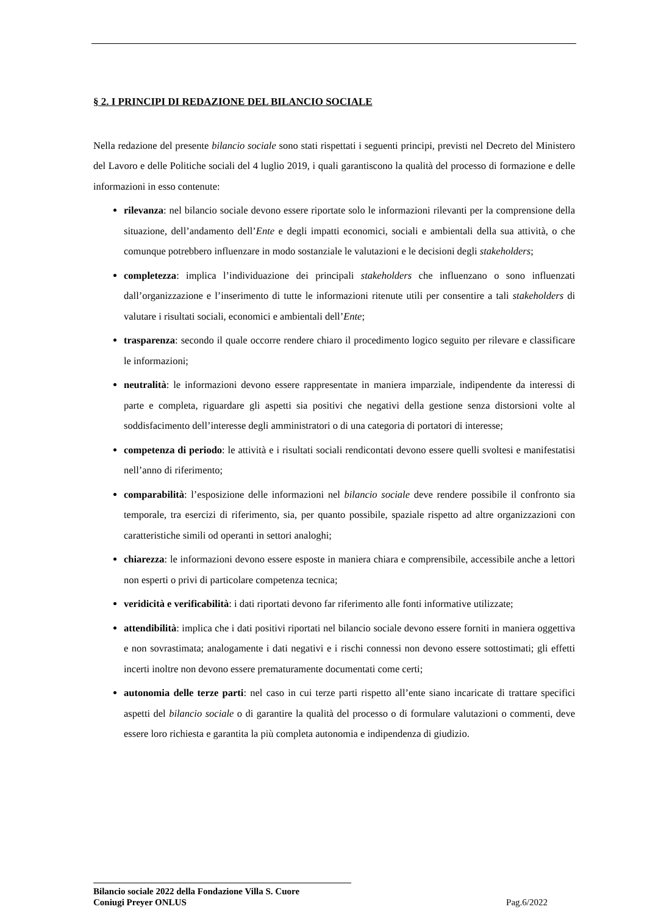§ 2. I PRINCIPI DI REDAZIONE DEL BILANCIO SOCIALE
Nella redazione del presente bilancio sociale sono stati rispettati i seguenti principi, previsti nel Decreto del Ministero del Lavoro e delle Politiche sociali del 4 luglio 2019, i quali garantiscono la qualità del processo di formazione e delle informazioni in esso contenute:
rilevanza: nel bilancio sociale devono essere riportate solo le informazioni rilevanti per la comprensione della situazione, dell’andamento dell’Ente e degli impatti economici, sociali e ambientali della sua attività, o che comunque potrebbero influenzare in modo sostanziale le valutazioni e le decisioni degli stakeholders;
completezza: implica l’individuazione dei principali stakeholders che influenzano o sono influenzati dall’organizzazione e l’inserimento di tutte le informazioni ritenute utili per consentire a tali stakeholders di valutare i risultati sociali, economici e ambientali dell’Ente;
trasparenza: secondo il quale occorre rendere chiaro il procedimento logico seguito per rilevare e classificare le informazioni;
neutralità: le informazioni devono essere rappresentate in maniera imparziale, indipendente da interessi di parte e completa, riguardare gli aspetti sia positivi che negativi della gestione senza distorsioni volte al soddisfacimento dell’interesse degli amministratori o di una categoria di portatori di interesse;
competenza di periodo: le attività e i risultati sociali rendicontati devono essere quelli svoltesi e manifestatisi nell’anno di riferimento;
comparabilità: l’esposizione delle informazioni nel bilancio sociale deve rendere possibile il confronto sia temporale, tra esercizi di riferimento, sia, per quanto possibile, spaziale rispetto ad altre organizzazioni con caratteristiche simili od operanti in settori analoghi;
chiarezza: le informazioni devono essere esposte in maniera chiara e comprensibile, accessibile anche a lettori non esperti o privi di particolare competenza tecnica;
veridicità e verificabilità: i dati riportati devono far riferimento alle fonti informative utilizzate;
attendibilità: implica che i dati positivi riportati nel bilancio sociale devono essere forniti in maniera oggettiva e non sovrastimata; analogamente i dati negativi e i rischi connessi non devono essere sottostimati; gli effetti incerti inoltre non devono essere prematuramente documentati come certi;
autonomia delle terze parti: nel caso in cui terze parti rispetto all’ente siano incaricate di trattare specifici aspetti del bilancio sociale o di garantire la qualità del processo o di formulare valutazioni o commenti, deve essere loro richiesta e garantita la più completa autonomia e indipendenza di giudizio.
Bilancio sociale 2022 della Fondazione Villa S. Cuore
Coniugi Preyer ONLUS Pag.6/2022